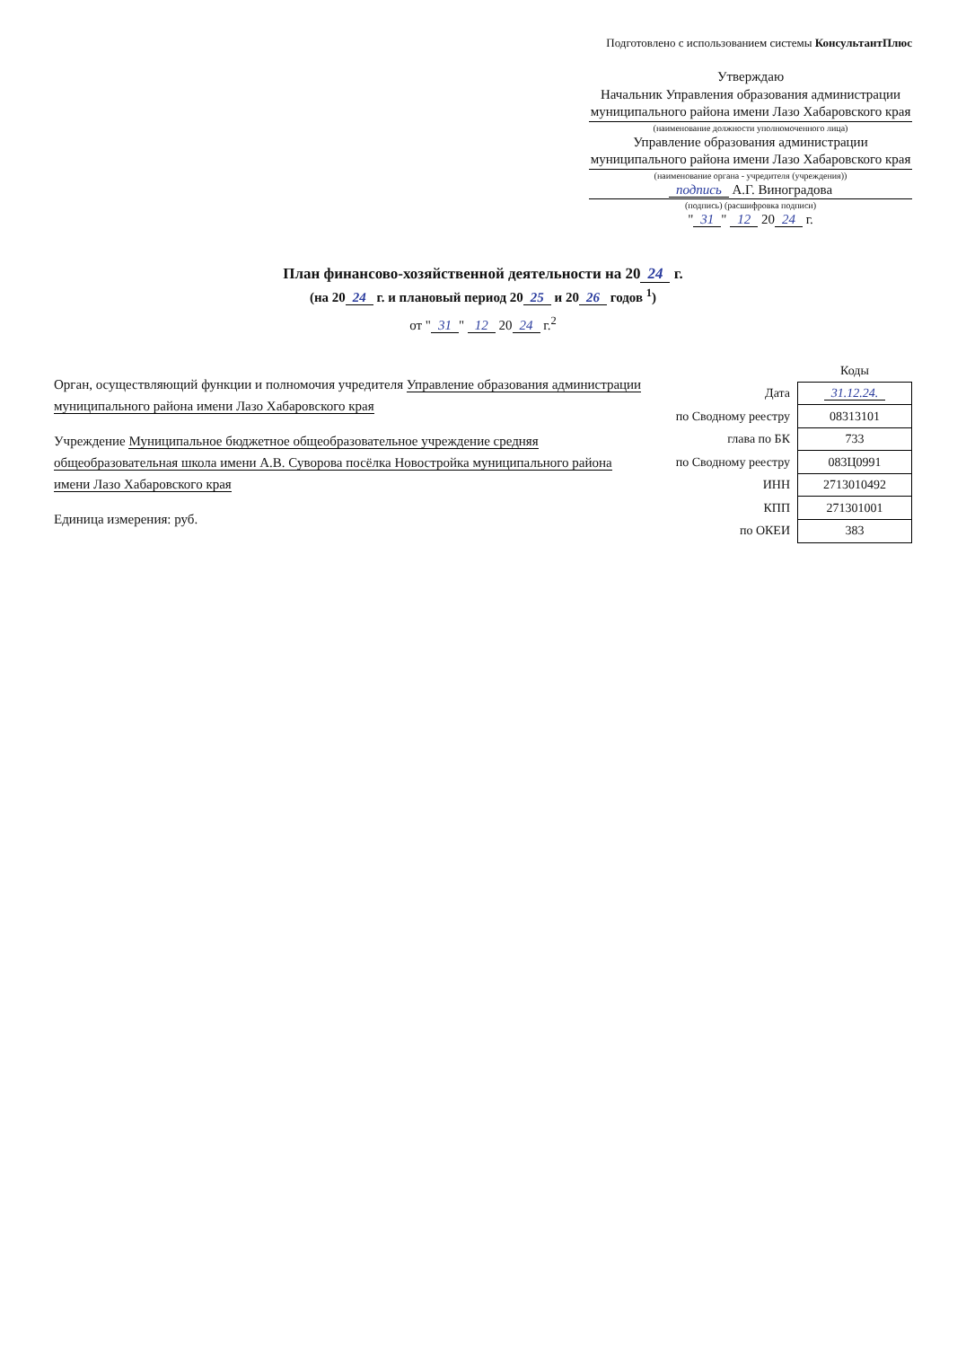Подготовлено с использованием системы КонсультантПлюс
Утверждаю
Начальник Управления образования администрации муниципального района имени Лазо Хабаровского края
(наименование должности уполномоченного лица)
Управление образования администрации муниципального района имени Лазо Хабаровского края
(наименование органа - учредителя (учреждения))
подпись А.Г. Виноградова
(подпись) (расшифровка подписи)
" 31 " 12 20 24 г.
План финансово-хозяйственной деятельности на 20 24 г.
(на 20 24 г. и плановый период 20 25 и 20 26 годов <sup>1</sup>)
от " 31 " 12 20 24 г.<sup>2</sup>
Орган, осуществляющий функции и полномочия учредителя Управление образования администрации муниципального района имени Лазо Хабаровского края
Учреждение Муниципальное бюджетное общеобразовательное учреждение средняя общеобразовательная школа имени А.В. Суворова посёлка Новостройка муниципального района имени Лазо Хабаровского края
Единица измерения: руб.
| | Коды |
| --- | --- |
| Дата | 31.12.24. |
| по Сводному реестру | 08313101 |
| глава по БК | 733 |
| по Сводному реестру | 083Ц0991 |
| ИНН | 2713010492 |
| КПП | 271301001 |
| по ОКЕИ | 383 |